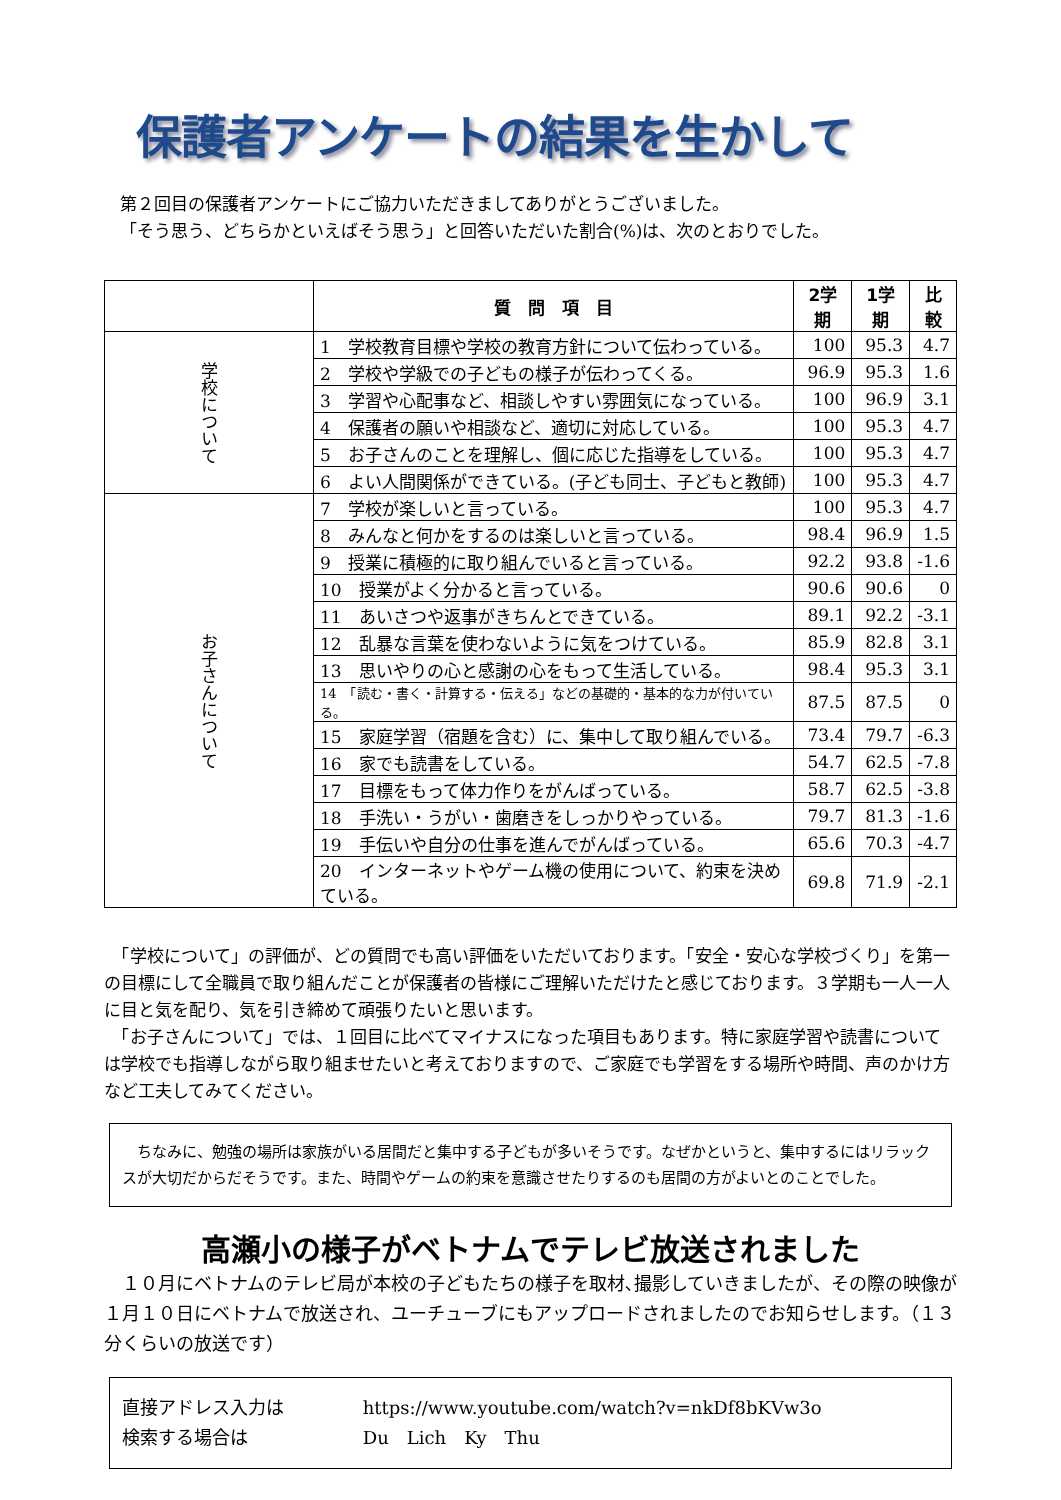保護者アンケートの結果を生かして
第２回目の保護者アンケートにご協力いただきましてありがとうございました。
「そう思う、どちらかといえばそう思う」と回答いただいた割合(%)は、次のとおりでした。
| | 質 問 項 目 | 2学期 | 1学期 | 比較 |
| --- | --- | --- | --- | --- |
| 学校について | 1 学校教育目標や学校の教育方針について伝わっている。 | 100 | 95.3 | 4.7 |
| | 2 学校や学級での子どもの様子が伝わってくる。 | 96.9 | 95.3 | 1.6 |
| | 3 学習や心配事など、相談しやすい雰囲気になっている。 | 100 | 96.9 | 3.1 |
| | 4 保護者の願いや相談など、適切に対応している。 | 100 | 95.3 | 4.7 |
| | 5 お子さんのことを理解し、個に応じた指導をしている。 | 100 | 95.3 | 4.7 |
| | 6 よい人間関係ができている。(子ども同士、子どもと教師) | 100 | 95.3 | 4.7 |
| お子さんについて | 7 学校が楽しいと言っている。 | 100 | 95.3 | 4.7 |
| | 8 みんなと何かをするのは楽しいと言っている。 | 98.4 | 96.9 | 1.5 |
| | 9 授業に積極的に取り組んでいると言っている。 | 92.2 | 93.8 | -1.6 |
| | 10 授業がよく分かると言っている。 | 90.6 | 90.6 | 0 |
| | 11 あいさつや返事がきちんとできている。 | 89.1 | 92.2 | -3.1 |
| | 12 乱暴な言葉を使わないように気をつけている。 | 85.9 | 82.8 | 3.1 |
| | 13 思いやりの心と感謝の心をもって生活している。 | 98.4 | 95.3 | 3.1 |
| | 14 「読む・書く・計算する・伝える」などの基礎的・基本的な力が付いている。 | 87.5 | 87.5 | 0 |
| | 15 家庭学習（宿題を含む）に、集中して取り組んでいる。 | 73.4 | 79.7 | -6.3 |
| | 16 家でも読書をしている。 | 54.7 | 62.5 | -7.8 |
| | 17 目標をもって体力作りをがんばっている。 | 58.7 | 62.5 | -3.8 |
| | 18 手洗い・うがい・歯磨きをしっかりやっている。 | 79.7 | 81.3 | -1.6 |
| | 19 手伝いや自分の仕事を進んでがんばっている。 | 65.6 | 70.3 | -4.7 |
| | 20 インターネットやゲーム機の使用について、約束を決めている。 | 69.8 | 71.9 | -2.1 |
　「学校について」の評価が、どの質問でも高い評価をいただいております。「安全・安心な学校づくり」を第一の目標にして全職員で取り組んだことが保護者の皆様にご理解いただけたと感じております。３学期も一人一人に目と気を配り、気を引き締めて頑張りたいと思います。
　「お子さんについて」では、１回目に比べてマイナスになった項目もあります。特に家庭学習や読書については学校でも指導しながら取り組ませたいと考えておりますので、ご家庭でも学習をする場所や時間、声のかけ方など工夫してみてください。
　ちなみに、勉強の場所は家族がいる居間だと集中する子どもが多いそうです。なぜかというと、集中するにはリラックスが大切だからだそうです。また、時間やゲームの約束を意識させたりするのも居間の方がよいとのことでした。
高瀬小の様子がベトナムでテレビ放送されました
　１０月にベトナムのテレビ局が本校の子どもたちの様子を取材､撮影していきましたが、その際の映像が１月１０日にベトナムで放送され、ユーチューブにもアップロードされましたのでお知らせします。（１３分くらいの放送です）
直接アドレス入力は https://www.youtube.com/watch?v=nkDf8bKVw3o
検索する場合は Du　Lich　Ky　Thu